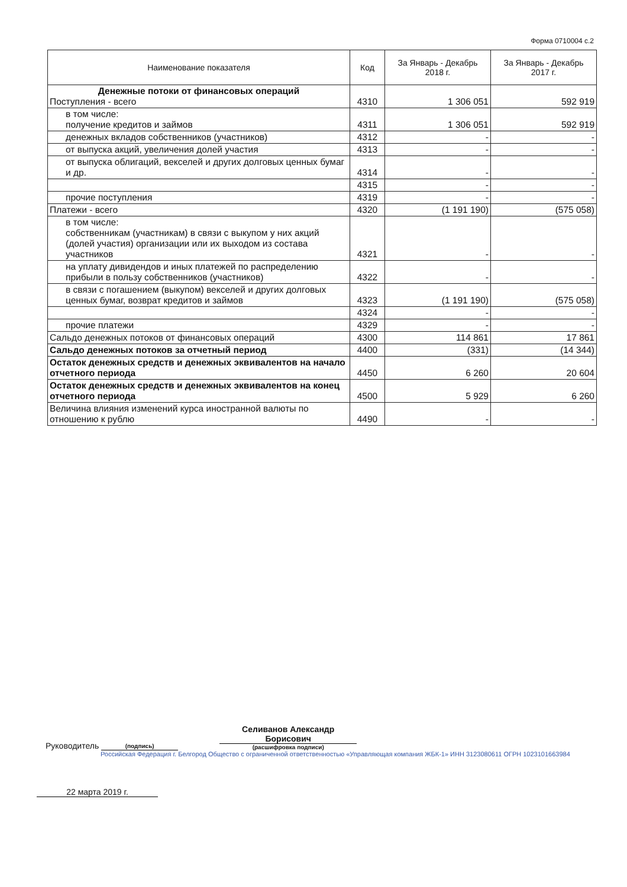Форма 0710004 с.2
| Наименование показателя | Код | За Январь - Декабрь 2018 г. | За Январь - Декабрь 2017 г. |
| --- | --- | --- | --- |
| Денежные потоки от финансовых операций Поступления - всего | 4310 | 1 306 051 | 592 919 |
| в том числе: получение кредитов и займов | 4311 | 1 306 051 | 592 919 |
| денежных вкладов собственников (участников) | 4312 | - | - |
| от выпуска акций, увеличения долей участия | 4313 | - | - |
| от выпуска облигаций, векселей и других долговых ценных бумаг и др. | 4314 | - | - |
| | 4315 | - | - |
| прочие поступления | 4319 | - | - |
| Платежи - всего | 4320 | (1 191 190) | (575 058) |
| в том числе: собственникам (участникам) в связи с выкупом у них акций (долей участия) организации или их выходом из состава участников | 4321 | - | - |
| на уплату дивидендов и иных платежей по распределению прибыли в пользу собственников (участников) | 4322 | - | - |
| в связи с погашением (выкупом) векселей и других долговых ценных бумаг, возврат кредитов и займов | 4323 | (1 191 190) | (575 058) |
| | 4324 | - | - |
| прочие платежи | 4329 | - | - |
| Сальдо денежных потоков от финансовых операций | 4300 | 114 861 | 17 861 |
| Сальдо денежных потоков за отчетный период | 4400 | (331) | (14 344) |
| Остаток денежных средств и денежных эквивалентов на начало отчетного периода | 4450 | 6 260 | 20 604 |
| Остаток денежных средств и денежных эквивалентов на конец отчетного периода | 4500 | 5 929 | 6 260 |
| Величина влияния изменений курса иностранной валюты по отношению к рублю | 4490 | - | - |
Руководитель
(подпись)
Селиванов Александр
Борисович
(расшифровка подписи)
Российская Федерация г. Белгород Общество с ограниченной ответственностью «Управляющая компания ЖБК-1» ИНН 3123080611 ОГРН 1023101663984
22 марта 2019 г.